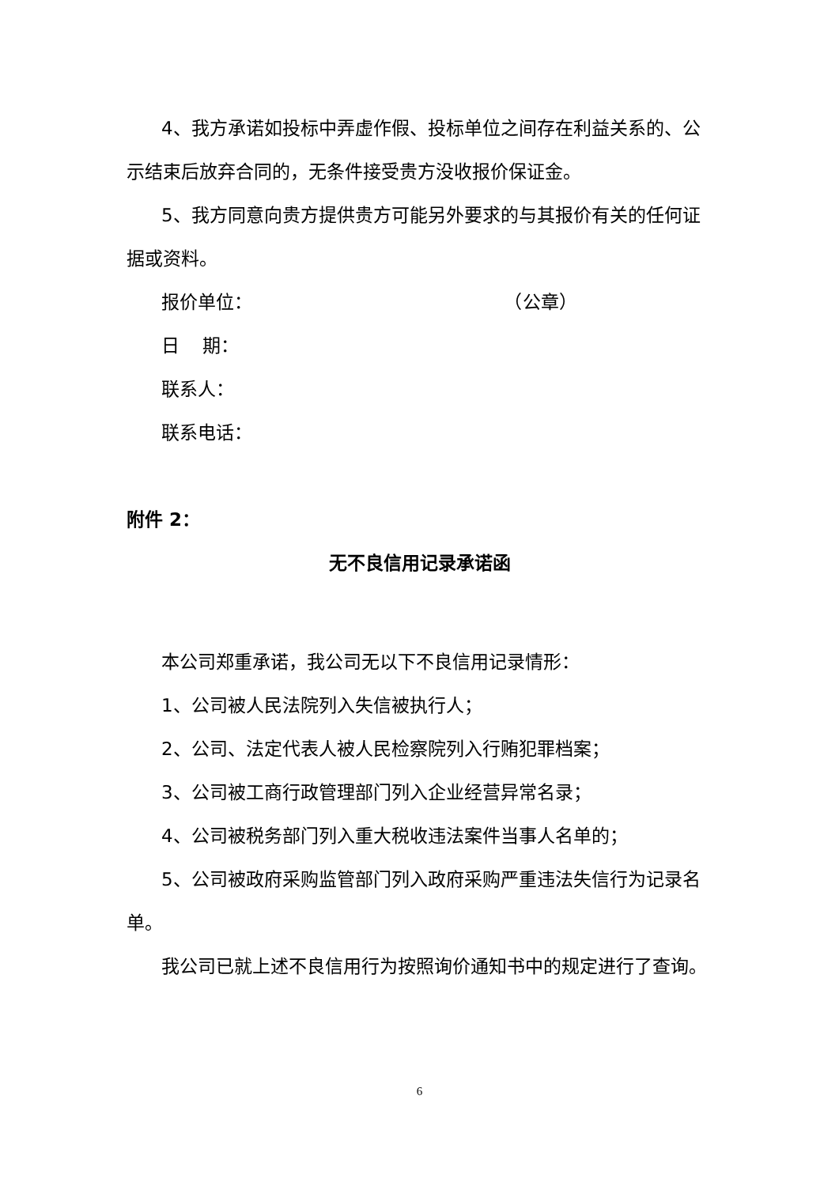4、我方承诺如投标中弄虚作假、投标单位之间存在利益关系的、公示结束后放弃合同的，无条件接受贵方没收报价保证金。
5、我方同意向贵方提供贵方可能另外要求的与其报价有关的任何证据或资料。
报价单位： （公章）
日 期：
联系人：
联系电话：
附件 2：
无不良信用记录承诺函
本公司郑重承诺，我公司无以下不良信用记录情形：
1、公司被人民法院列入失信被执行人；
2、公司、法定代表人被人民检察院列入行贿犯罪档案；
3、公司被工商行政管理部门列入企业经营异常名录；
4、公司被税务部门列入重大税收违法案件当事人名单的；
5、公司被政府采购监管部门列入政府采购严重违法失信行为记录名单。
我公司已就上述不良信用行为按照询价通知书中的规定进行了查询。
6